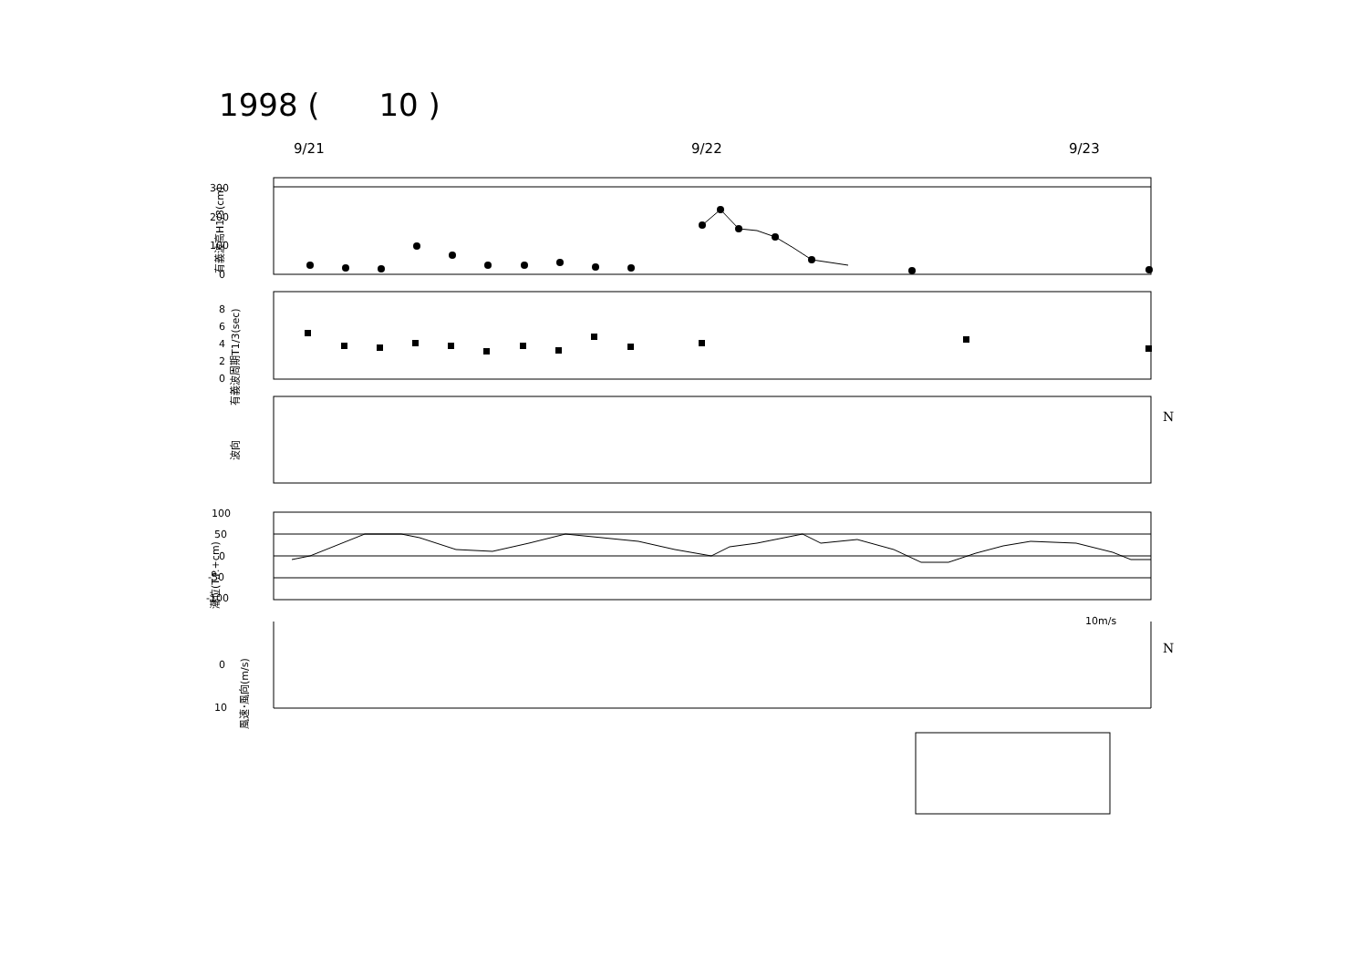1998 ( 10 )
9/21
9/22
9/23
300
200
100
0
8
6
4
2
0
100
50
0
-50
-100
0
10
N
N
10m/s
有義波高H1/3(cm)
有義波周期T1/3(sec)
波向
潮位(T.P.+cm)
風速･風向(m/s)